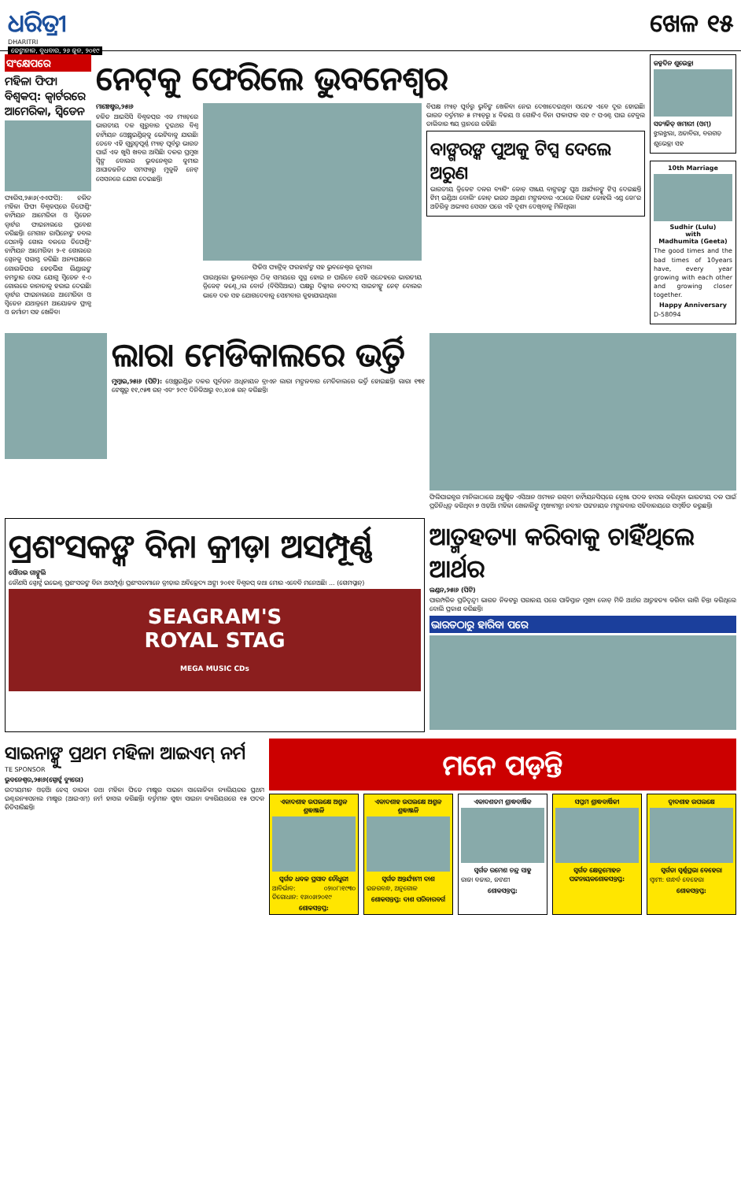ଧରିତ୍ରୀ
DHARITRI
ଢେଙ୍କାନାଳ, ବୁଧବାର, ୨୬ ଜୁନ, ୨୦୧୯
ଖେଳ ୧୫
ସଂକ୍ଷେପରେ
ମହିଳା ଫିଫା ବିଶ୍ୱକପ୍: କ୍ୱାର୍ଟରରେ ଆମେରିକା, ସ୍ୱିଡେନ
ପ୍ୟାରିସ,୨୫।୬(ଏଏଫପି): ଚଳିତ ମହିଳା ଫିଫା ବିଶ୍ୱକପ୍‌ରେ ଡିଫେଣ୍ଡିଂ ଚାମ୍ପିୟନ ଆମେରିକା ଓ ସ୍ୱିଡେନ କ୍ୱାର୍ଟର ଫାଇନାଲରେ ପ୍ରବେଶ କରିଛନ୍ତି। ମେଗାନ ରାପିନୋଙ୍କ ଡବଲ ପେନାଲ୍ଟି ଗୋଲ ବଳରେ ଡିଫେଣ୍ଡିଂ ଚାମ୍ପିୟନ ଆମେରିକା ୨-୧ ଗୋଲରେ ସ୍ପେନକୁ ପରାସ୍ତ କରିଛି। ଅନ୍ୟପକ୍ଷରେ ଗୋଲକିପର ହେଡ଼ିଭିଗ ଲିଣ୍ଡାଲଙ୍କ ଚମତ୍କାର ସେଭ ଯୋଗୁ ସ୍ୱିଡେନ ୧-୦ ଗୋଲରେ କାନାଡାକୁ ହରାଇ ଦେଇଛି। କ୍ୱାର୍ଟର ଫାଇନାଲରେ ଆମେରିକା ଓ ସ୍ୱିଡେନ ଯଥାକ୍ରମେ ଆୟୋଜକ ଫ୍ରାନ୍ସ ଓ ଜର୍ମାନୀ ସହ ଖେଳିବ।
ନେଟ୍‌କୁ ଫେରିଲେ ଭୁବନେଶ୍ୱର
ମାଞ୍ଚେଷ୍ଟର,୨୫।୬
ଚଳିତ ଆଇସିସି ବିଶ୍ୱକପ୍‌ର ଏକ ମ୍ୟାଚ୍‌ରେ ଭାରତୀୟ ଦଳ ଗୁରୁବାର ଦୁଇଥର ବିଶ୍ୱ ଚାମ୍ପିୟନ ଓ୍ୱେଷ୍ଟଇଣ୍ଡିଜ୍‌କୁ ଭେଟିବାକୁ ଯାଉଛି। ତେବେ ଏହି ଗୁରୁତ୍ୱପୂର୍ଣ୍ଣ ମ୍ୟାଚ୍ ପୂର୍ବରୁ ଭାରତ ପାଇଁ ଏକ ଖୁସି ଖବର ଆସିଛି। ଦଳର ପ୍ରମୁଖ ସ୍ୱିଙ୍ଗ ବୋଲର ଭୁବନେଶ୍ୱର କୁମାର ଆଘାତଜନିତ ସମସ୍ୟାରୁ ମୁକୁଳି ନେଟ୍ ସେସନରେ ଯୋଗ ଦେଇଛନ୍ତି।
ଫିଜିଓ ପ୍ୟାଟ୍ରିକ୍ ଫରହାର୍ଟଙ୍କ ସହ ଭୁବନେଶ୍ୱର କୁମାର।
ପାଉଥିଲେ। ଭୁବନେଶ୍ୱର ଠିକ୍ ସମୟରେ ସୁସ୍ଥ ହୋଇ ନ ପାରିବେ ସେହି ସନ୍ଦେହରେ ଭାରତୀୟ କ୍ରିକେଟ୍ କଣ୍ଟ୍ରୋଲ ବୋର୍ଡ (ବିସିସିଆଇ) ପକ୍ଷରୁ ଦିଲ୍ଲୀର ନବଦୀପ୍ ସାଇନୀଙ୍କୁ ନେଟ୍ ବୋଲର ଭାବେ ଦଳ ସହ ଯୋଗଦେବାକୁ ସୋମବାର କୁହାଯାଇଥିଲା।
ବିପକ୍ଷ ମ୍ୟାଚ୍ ପୂର୍ବରୁ ଭୁବିଙ୍କ ଖେଳିବା ନେଇ ଦେଖାଦେଇଥିବା ସନ୍ଦେହ ଏବେ ଦୂର ହୋଇଛି। ଭାରତ ବର୍ତ୍ତମାନ ୫ ମ୍ୟାଚ୍‌ରୁ ୪ ବିଜୟ ଓ ଗୋଟିଏ ବିନା ଫଳାଫଳ ସହ ୯ ପଏଣ୍ଟ ପାଇ ଟେବୁଲ ତାଲିକାର ୩ୟ ସ୍ଥାନରେ ରହିଛି।
ବାଙ୍ଗରଙ୍କ ପୁଅକୁ ଟିପ୍ସ ଦେଲେ ଅରୁଣ
ଭାରତୀୟ କ୍ରିକେଟ ଦଳର ବ୍ୟାଟିଂ କୋଚ୍ ସଞ୍ଜୟ ବାଙ୍ଗରଙ୍କ ପୁଅ ଆର୍ଯ୍ୟନଙ୍କୁ ଟିପ୍ସ ଦେଇଛନ୍ତି ଟିମ୍ ଇଣ୍ଡିଆ ବୋଲିଂ କୋଚ୍ ଭରତ ଅରୁଣ। ମଙ୍ଗଳବାର ଏଠାରେ ବିରାଟ କୋହଲି ଏଣ୍ଡ କୋ'ର ଅତିରିକ୍ତ ଅଭ୍ୟାସ ସେସନ ପରେ ଏହି ଦୃଶ୍ୟ ଦେଖିବାକୁ ମିଳିଥିଲା।
ଜନ୍ମଦିନ ଶୁଭେଚ୍ଛା
ସତ୍ୟଜିତ୍ ଖମାରୀ (ଓମ୍)
ଝୁଲଝୁଲା, ଅଡାବିରା, ବରଗଡ଼
ଶୁଭେଚ୍ଛା ସହ
10th Marriage
Sudhir (Lulu)
with
Madhumita (Geeta)
The good times and the bad times of 10years have, every year growing with each other and growing closer together.
Happy Anniversary
D-58094
ଲାରା ମେଡିକାଲରେ ଭର୍ତ୍ତି
ମୁମ୍ବାଇ,୨୫।୬ (ପିଟି): ଓ୍ୱେଷ୍ଟଇଣ୍ଡିଜ ଦଳର ପୂର୍ବତନ ଅଧିନାୟକ ବ୍ରାଏନ ଲାରା ମଙ୍ଗଳବାର ମେଡିକାଲରେ ଭର୍ତ୍ତି ହୋଇଛନ୍ତି। ଲାରା ୧୩୧ ଟେଷ୍ଟରୁ ୧୧,୯୫୩ ରନ୍ ଏବଂ ୨୯୯ ଦିନିକିଆରୁ ୧୦,୪୦୫ ରନ୍ କରିଛନ୍ତି।
ଫିଲିପାଇନ୍ସର ମାନିଲାଠାରେ ଅନୁଷ୍ଠିତ ଏସିଆନ ଓମ୍ୟାନ ରଗ୍‌ବୀ ଚାମ୍ପିୟନସିପ୍‌ରେ ବ୍ରୋଞ୍ଜ ପଦକ ହାସଲ କରିଥିବା ଭାରତୀୟ ଦଳ ପାଇଁ ପ୍ରତିନିଧିତ୍ୱ କରିଥିବା ୭ ଓଡ଼ିଆ ମହିଳା ଖେଳାଳିଙ୍କୁ ମୁଖ୍ୟମନ୍ତ୍ରୀ ନବୀନ ପଟ୍ଟନାୟକ ମଙ୍ଗଳବାର ସଚିବାଳୟରେ ସମ୍ବର୍ଦ୍ଧିତ କରୁଛନ୍ତି।
ପ୍ରଶଂସକଙ୍କ ବିନା କ୍ରୀଡ଼ା ଅସମ୍ପୂର୍ଣ୍ଣ
ସୌରଭ ଗାଙ୍ଗୁଲି
କୌଣସି ସ୍ପୋର୍ଟ୍ସ ଇଭେଣ୍ଟ ପ୍ରଶଂସକଙ୍କ ବିନା ଅସମ୍ପୂର୍ଣ୍ଣ। ପ୍ରଶଂସକମାନେ କ୍ରୀଡ଼ାର ଅବିଚ୍ଛେଦ୍ୟ ଅଙ୍ଗ। ୨୦୧୧ ବିଶ୍ୱକପ୍ କଥା ମୋର ଏବେବି ମନେଅଛି। ... (ଗେମପ୍ଲାନ୍)
SEAGRAM'S
ROYAL STAG
MEGA MUSIC CDs
ଆତ୍ମହତ୍ୟା କରିବାକୁ ଚାହିଁଥିଲେ ଆର୍ଥର
ଲଣ୍ଡନ,୨୫।୬ (ପିଟି)
ପାରମ୍ପରିକ ପ୍ରତିଦ୍ୱନ୍ଦ୍ୱୀ ଭାରତ ନିକଟରୁ ପରାଜୟ ପରେ ପାକିସ୍ତାନ ମୁଖ୍ୟ କୋଚ୍ ମିକି ଆର୍ଥର ଆତ୍ମହତ୍ୟା କରିବା ଲାଗି ଚିନ୍ତା କରିଥିଲେ ବୋଲି ପ୍ରକାଶ କରିଛନ୍ତି।
ଭାରତଠାରୁ ହାରିବା ପରେ
ସାଇନାଙ୍କୁ ପ୍ରଥମ ମହିଳା ଆଇଏମ୍ ନର୍ମ
TE SPONSOR
ଭୁବନେଶ୍ୱର,୨୫।୬(ସ୍ପୋର୍ଟ୍ସ ବ୍ୟୁରୋ)
ଉଦୀୟମାନ ଓଡ଼ିଆ ଚେସ୍ ତାରକା ତଥା ମହିଳା ଫିଡେ ମାଷ୍ଟର ସାଇନା ସାଲୋନିକା କ୍ୟାରିୟରର ପ୍ରଥମ ଇଣ୍ଟରନ୍ୟାସନାଲ ମାଷ୍ଟର (ଆଇଏମ୍) ନର୍ମ ହାସଲ କରିଛନ୍ତି। ବର୍ତ୍ତମାନ ସୁଦ୍ଧା ସାଇନା କ୍ୟାରିୟରରେ ୧୫ ପଦକ ଜିତିସାରିଛନ୍ତି।
ମନେ ପଡ଼ନ୍ତି
ଏକାଦଶାହ ଉପଲକ୍ଷେ ଅଶ୍ରୁଳ ଶ୍ରଦ୍ଧାଞ୍ଜଳି
ସ୍ୱର୍ଗତ ଧବଳ ପ୍ରସାଦ ଚୌଧୁରୀ
ଆବିର୍ଭାବ: ୦୨।୦୮।୧୯୩୦ ତିରୋଧାନ: ୧୬।୦୬।୨୦୧୯
ଶୋକସନ୍ତପ୍ତ:
ଏକାଦଶାହ ଉପଲକ୍ଷେ ଅଶ୍ରୁଳ ଶ୍ରଦ୍ଧାଞ୍ଜଳି
ସ୍ୱର୍ଗତ ଅନ୍ତର୍ଯ୍ୟାମୀ ଦାଶ
ଇଜରବନ୍ଧ, ଅନୁଗୋଳ
ଶୋକସନ୍ତପ୍ତ: ଦାଶ ପରିବାରବର୍ଗ
ଏକାଦଶତମ ଶ୍ରାଦ୍ଧବାର୍ଷିକ
ସ୍ୱର୍ଗତ ରମେଶ ଚନ୍ଦ୍ର ସାହୁ
ରାଜା ବଜାର, ଜଟଣୀ
ଶୋକସନ୍ତପ୍ତ:
ସପ୍ତମ ଶ୍ରାଦ୍ଧବାର୍ଷିକୀ
ସ୍ୱର୍ଗତ କ୍ଷେତ୍ରମୋହନ ପଟ୍ଟନାୟକ ଶୋକସନ୍ତପ୍ତ:
ଦ୍ୱାଦଶାହ ଉପଲକ୍ଷେ
ସ୍ୱର୍ଗତା ସ୍ୱର୍ଣ୍ଣପ୍ରଭା ବେହେରା
ସ୍ୱାମୀ: ଗନ୍ଧର୍ବ ବେହେରା
ଶୋକସନ୍ତପ୍ତ: